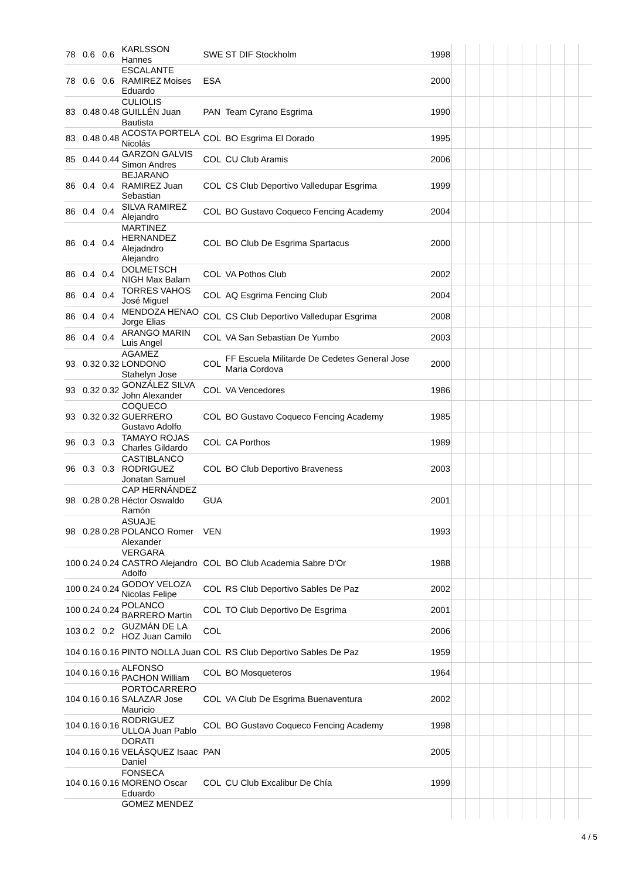| 78 | 0.6 | 0.6 | KARLSSON Hannes | SWE | ST DIF Stockholm | 1998 | | | | | | | | | | |
| 78 | 0.6 | 0.6 | ESCALANTE RAMIREZ Moises Eduardo | ESA | | 2000 | | | | | | | | | | |
| 83 | 0.48 | 0.48 | CULIOLIS GUILLÉN Juan Bautista | PAN | Team Cyrano Esgrima | 1990 | | | | | | | | | | |
| 83 | 0.48 | 0.48 | ACOSTA PORTELA Nicolás | COL | BO Esgrima El Dorado | 1995 | | | | | | | | | | |
| 85 | 0.44 | 0.44 | GARZON GALVIS Simon Andres | COL | CU Club Aramis | 2006 | | | | | | | | | | |
| 86 | 0.4 | 0.4 | BEJARANO RAMIREZ Juan Sebastian | COL | CS Club Deportivo Valledupar Esgrima | 1999 | | | | | | | | | | |
| 86 | 0.4 | 0.4 | SILVA RAMIREZ Alejandro | COL | BO Gustavo Coqueco Fencing Academy | 2004 | | | | | | | | | | |
| 86 | 0.4 | 0.4 | MARTINEZ HERNANDEZ Alejadndro Alejandro | COL | BO Club De Esgrima Spartacus | 2000 | | | | | | | | | | |
| 86 | 0.4 | 0.4 | DOLMETSCH NIGH Max Balam | COL | VA Pothos Club | 2002 | | | | | | | | | | |
| 86 | 0.4 | 0.4 | TORRES VAHOS José Miguel | COL | AQ Esgrima Fencing Club | 2004 | | | | | | | | | | |
| 86 | 0.4 | 0.4 | MENDOZA HENAO Jorge Elias | COL | CS Club Deportivo Valledupar Esgrima | 2008 | | | | | | | | | | |
| 86 | 0.4 | 0.4 | ARANGO MARIN Luis Angel | COL | VA San Sebastian De Yumbo | 2003 | | | | | | | | | | |
| 93 | 0.32 | 0.32 | AGAMEZ LONDONO Stahelyn Jose | COL | FF Escuela Militarde De Cedetes General Jose Maria Cordova | 2000 | | | | | | | | | | |
| 93 | 0.32 | 0.32 | GONZÁLEZ SILVA John Alexander | COL | VA Vencedores | 1986 | | | | | | | | | | |
| 93 | 0.32 | 0.32 | COQUECO GUERRERO Gustavo Adolfo | COL | BO Gustavo Coqueco Fencing Academy | 1985 | | | | | | | | | | |
| 96 | 0.3 | 0.3 | TAMAYO ROJAS Charles Gildardo | COL | CA Porthos | 1989 | | | | | | | | | | |
| 96 | 0.3 | 0.3 | CASTIBLANCO RODRIGUEZ Jonatan Samuel | COL | BO Club Deportivo Braveness | 2003 | | | | | | | | | | |
| 98 | 0.28 | 0.28 | CAP HERNÁNDEZ Héctor Oswaldo Ramón | GUA | | 2001 | | | | | | | | | | |
| 98 | 0.28 | 0.28 | ASUAJE POLANCO Romer Alexander | VEN | | 1993 | | | | | | | | | | |
| 100 | 0.24 | 0.24 | VERGARA CASTRO Alejandro Adolfo | COL | BO Club Academia Sabre D'Or | 1988 | | | | | | | | | | |
| 100 | 0.24 | 0.24 | GODOY VELOZA Nicolas Felipe | COL | RS Club Deportivo Sables De Paz | 2002 | | | | | | | | | | |
| 100 | 0.24 | 0.24 | POLANCO BARRERO Martin | COL | TO Club Deportivo De Esgrima | 2001 | | | | | | | | | | |
| 103 | 0.2 | 0.2 | GUZMÁN DE LA HOZ Juan Camilo | COL | | 2006 | | | | | | | | | | |
| 104 | 0.16 | 0.16 | PINTO NOLLA Juan | COL | RS Club Deportivo Sables De Paz | 1959 | | | | | | | | | | |
| 104 | 0.16 | 0.16 | ALFONSO PACHON William | COL | BO Mosqueteros | 1964 | | | | | | | | | | |
| 104 | 0.16 | 0.16 | PORTOCARRERO SALAZAR Jose Mauricio | COL | VA Club De Esgrima Buenaventura | 2002 | | | | | | | | | | |
| 104 | 0.16 | 0.16 | RODRIGUEZ ULLOA Juan Pablo | COL | BO Gustavo Coqueco Fencing Academy | 1998 | | | | | | | | | | |
| 104 | 0.16 | 0.16 | DORATI VELÁSQUEZ Isaac Daniel | PAN | | 2005 | | | | | | | | | | |
| 104 | 0.16 | 0.16 | FONSECA MORENO Oscar Eduardo | COL | CU Club Excalibur De Chía | 1999 | | | | | | | | | | |
| | | | GOMEZ MENDEZ | | | | | | | | | | | | | |
4 / 5